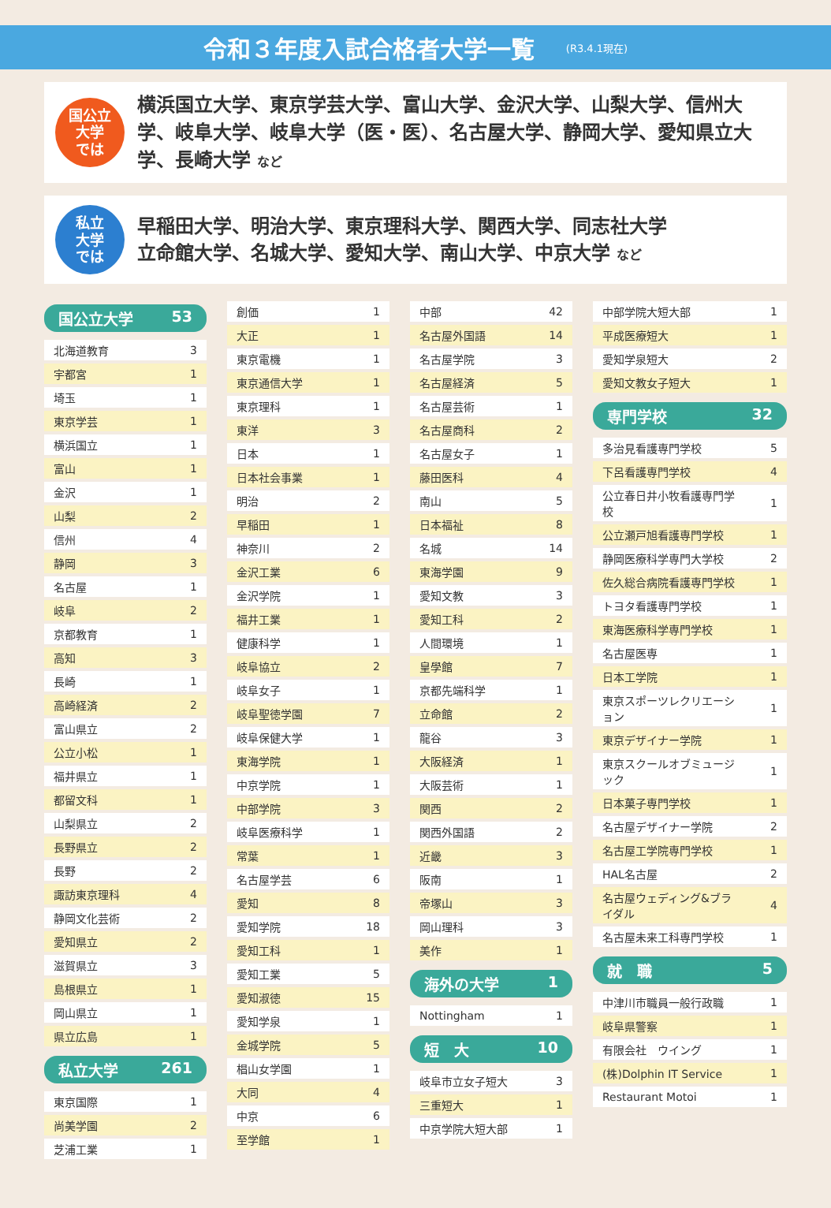令和３年度入試合格者大学一覧
(R3.4.1現在)
国公立
大学
では
横浜国立大学、東京学芸大学、富山大学、金沢大学、山梨大学、信州大学、岐阜大学、岐阜大学（医・医）、名古屋大学、静岡大学、愛知県立大学、長崎大学 など
私立
大学
では
早稲田大学、明治大学、東京理科大学、関西大学、同志社大学
立命館大学、名城大学、愛知大学、南山大学、中京大学 など
国公立大学 53
| 北海道教育 | 3 |
| 宇都宮 | 1 |
| 埼玉 | 1 |
| 東京学芸 | 1 |
| 横浜国立 | 1 |
| 富山 | 1 |
| 金沢 | 1 |
| 山梨 | 2 |
| 信州 | 4 |
| 静岡 | 3 |
| 名古屋 | 1 |
| 岐阜 | 2 |
| 京都教育 | 1 |
| 高知 | 3 |
| 長崎 | 1 |
| 高崎経済 | 2 |
| 富山県立 | 2 |
| 公立小松 | 1 |
| 福井県立 | 1 |
| 都留文科 | 1 |
| 山梨県立 | 2 |
| 長野県立 | 2 |
| 長野 | 2 |
| 諏訪東京理科 | 4 |
| 静岡文化芸術 | 2 |
| 愛知県立 | 2 |
| 滋賀県立 | 3 |
| 島根県立 | 1 |
| 岡山県立 | 1 |
| 県立広島 | 1 |
私立大学 261
| 東京国際 | 1 |
| 尚美学園 | 2 |
| 芝浦工業 | 1 |
| 創価 | 1 |
| 大正 | 1 |
| 東京電機 | 1 |
| 東京通信大学 | 1 |
| 東京理科 | 1 |
| 東洋 | 3 |
| 日本 | 1 |
| 日本社会事業 | 1 |
| 明治 | 2 |
| 早稲田 | 1 |
| 神奈川 | 2 |
| 金沢工業 | 6 |
| 金沢学院 | 1 |
| 福井工業 | 1 |
| 健康科学 | 1 |
| 岐阜協立 | 2 |
| 岐阜女子 | 1 |
| 岐阜聖徳学園 | 7 |
| 岐阜保健大学 | 1 |
| 東海学院 | 1 |
| 中京学院 | 1 |
| 中部学院 | 3 |
| 岐阜医療科学 | 1 |
| 常葉 | 1 |
| 名古屋学芸 | 6 |
| 愛知 | 8 |
| 愛知学院 | 18 |
| 愛知工科 | 1 |
| 愛知工業 | 5 |
| 愛知淑徳 | 15 |
| 愛知学泉 | 1 |
| 金城学院 | 5 |
| 椙山女学園 | 1 |
| 大同 | 4 |
| 中京 | 6 |
| 至学館 | 1 |
| 中部 | 42 |
| 名古屋外国語 | 14 |
| 名古屋学院 | 3 |
| 名古屋経済 | 5 |
| 名古屋芸術 | 1 |
| 名古屋商科 | 2 |
| 名古屋女子 | 1 |
| 藤田医科 | 4 |
| 南山 | 5 |
| 日本福祉 | 8 |
| 名城 | 14 |
| 東海学園 | 9 |
| 愛知文教 | 3 |
| 愛知工科 | 2 |
| 人間環境 | 1 |
| 皇學館 | 7 |
| 京都先端科学 | 1 |
| 立命館 | 2 |
| 龍谷 | 3 |
| 大阪経済 | 1 |
| 大阪芸術 | 1 |
| 関西 | 2 |
| 関西外国語 | 2 |
| 近畿 | 3 |
| 阪南 | 1 |
| 帝塚山 | 3 |
| 岡山理科 | 3 |
| 美作 | 1 |
海外の大学 1
| Nottingham | 1 |
短　大 10
| 岐阜市立女子短大 | 3 |
| 三重短大 | 1 |
| 中京学院大短大部 | 1 |
| 中部学院大短大部 | 1 |
| 平成医療短大 | 1 |
| 愛知学泉短大 | 2 |
| 愛知文教女子短大 | 1 |
専門学校 32
| 多治見看護専門学校 | 5 |
| 下呂看護専門学校 | 4 |
| 公立春日井小牧看護専門学校 | 1 |
| 公立瀬戸旭看護専門学校 | 1 |
| 静岡医療科学専門大学校 | 2 |
| 佐久総合病院看護専門学校 | 1 |
| トヨタ看護専門学校 | 1 |
| 東海医療科学専門学校 | 1 |
| 名古屋医専 | 1 |
| 日本工学院 | 1 |
| 東京スポーツレクリエーション | 1 |
| 東京デザイナー学院 | 1 |
| 東京スクールオブミュージック | 1 |
| 日本菓子専門学校 | 1 |
| 名古屋デザイナー学院 | 2 |
| 名古屋工学院専門学校 | 1 |
| HAL名古屋 | 2 |
| 名古屋ウェディング&ブライダル | 4 |
| 名古屋未来工科専門学校 | 1 |
就　職 5
| 中津川市職員一般行政職 | 1 |
| 岐阜県警察 | 1 |
| 有限会社 ウイング | 1 |
| (株)Dolphin IT Service | 1 |
| Restaurant Motoi | 1 |